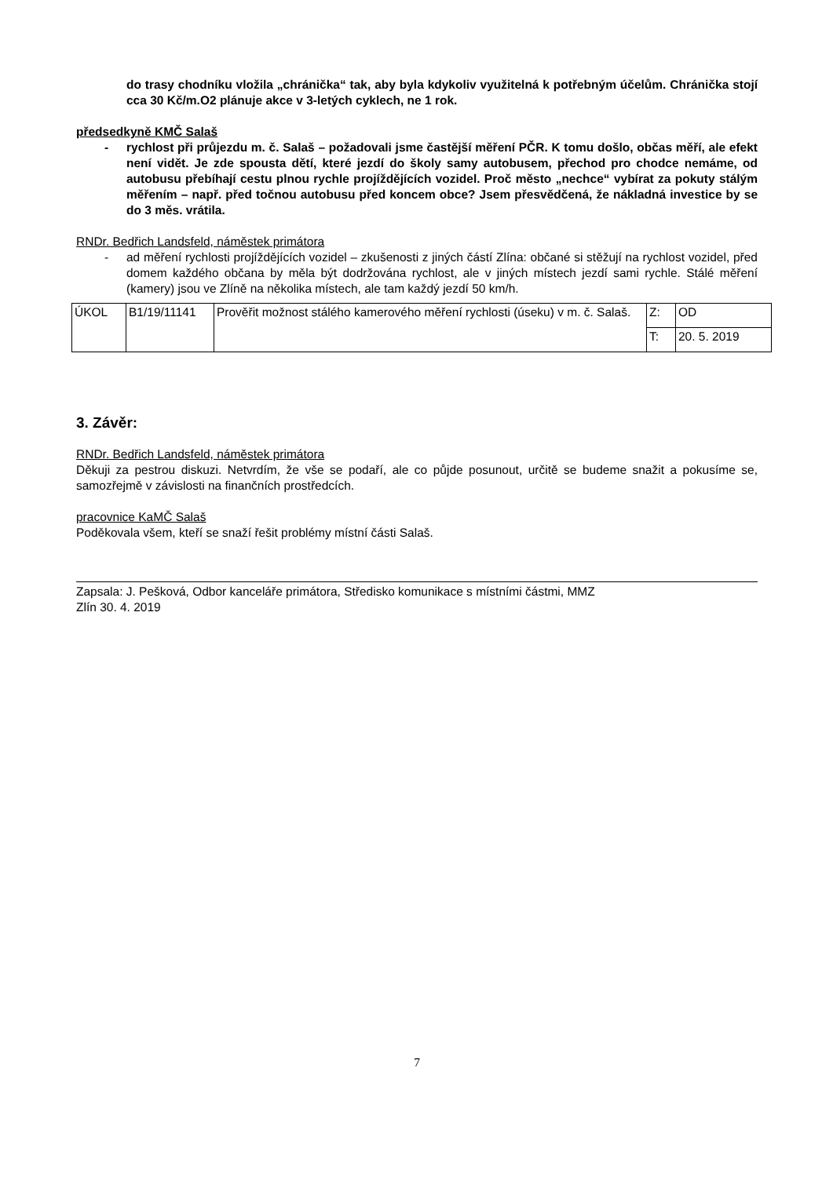do trasy chodníku vložila „chránička“ tak, aby byla kdykoliv využitelná k potřebným účelům. Chránička stojí cca 30 Kč/m.O2 plánuje akce v 3-letých cyklech, ne 1 rok.
předsedkyně KMČ Salaš
- rychlost při průjezdu m. č. Salaš – požadovali jsme častější měření PČR. K tomu došlo, občas měří, ale efekt není vidět. Je zde spousta dětí, které jezdí do školy samy autobusem, přechod pro chodce nemáme, od autobusu přebíhají cestu plnou rychle projíždějících vozidel. Proč město „nechce“ vybírat za pokuty stálým měřením – např. před točnou autobusu před koncem obce? Jsem přesvědčená, že nákladná investice by se do 3 měs. vrátila.
RNDr. Bedřich Landsfeld, náměstek primátora
- ad měření rychlosti projíždějících vozidel – zkušenosti z jiných částí Zlína: občané si stěžují na rychlost vozidel, před domem každého občana by měla být dodržována rychlost, ale v jiných místech jezdí sami rychle. Stálé měření (kamery) jsou ve Zlíně na několika místech, ale tam každý jezdí 50 km/h.
| ÚKOL | B1/19/11141 | Prověřit možnost stálého kamerového měření rychlosti (úseku) v m. č. Salaš. | Z: | OD |
| | | | T: | 20. 5. 2019 |
3. Závěr:
RNDr. Bedřich Landsfeld, náměstek primátora
Děkuji za pestrou diskuzi. Netvrdím, že vše se podaří, ale co půjde posunout, určitě se budeme snažit a pokusíme se, samozřejmě v závislosti na finančních prostředcích.
pracovnice KaMČ Salaš
Poděkovala všem, kteří se snaží řešit problémy místní části Salaš.
Zapsala: J. Pešková, Odbor kanceláře primátora, Středisko komunikace s místními částmi, MMZ
Zlín 30. 4. 2019
7